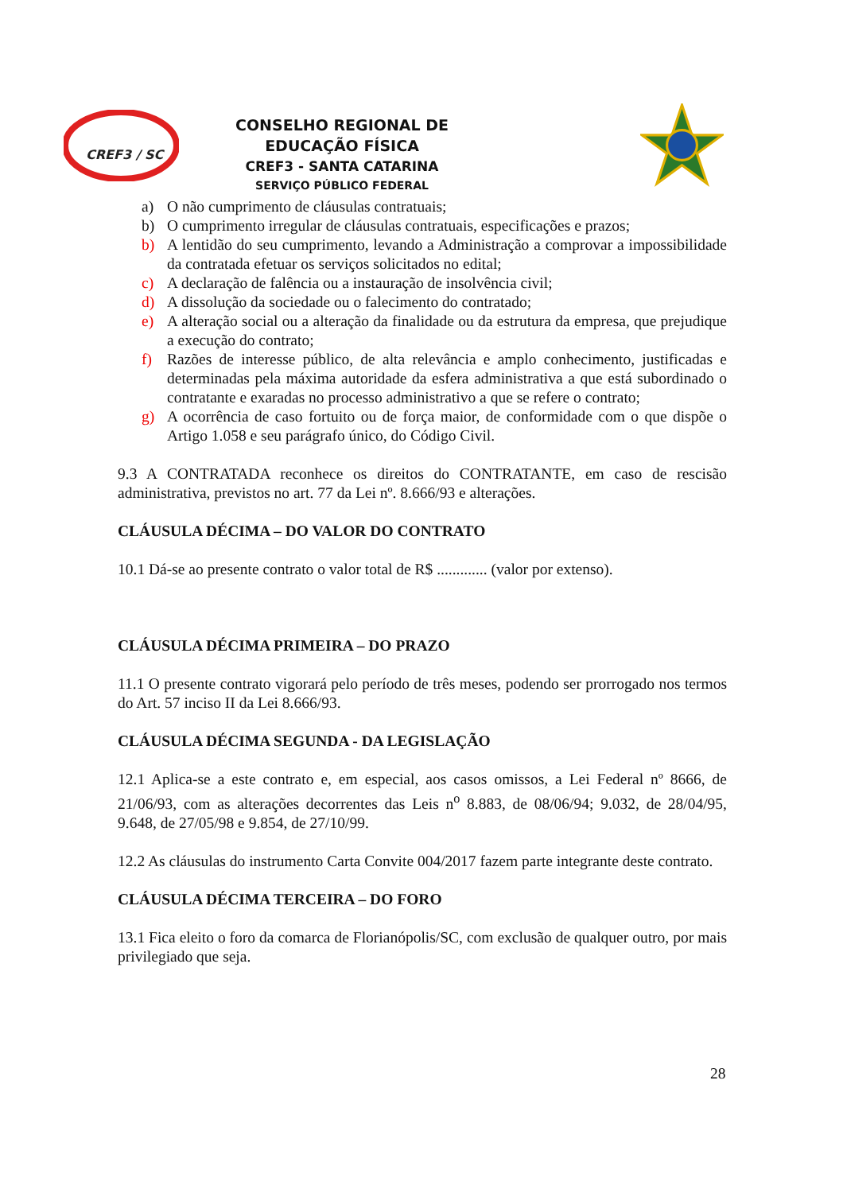CREF3 / SC
CONSELHO REGIONAL DE EDUCAÇÃO FÍSICA
CREF3 - SANTA CATARINA
SERVIÇO PÚBLICO FEDERAL
a) O não cumprimento de cláusulas contratuais;
b) O cumprimento irregular de cláusulas contratuais, especificações e prazos;
b) A lentidão do seu cumprimento, levando a Administração a comprovar a impossibilidade da contratada efetuar os serviços solicitados no edital;
c) A declaração de falência ou a instauração de insolvência civil;
d) A dissolução da sociedade ou o falecimento do contratado;
e) A alteração social ou a alteração da finalidade ou da estrutura da empresa, que prejudique a execução do contrato;
f) Razões de interesse público, de alta relevância e amplo conhecimento, justificadas e determinadas pela máxima autoridade da esfera administrativa a que está subordinado o contratante e exaradas no processo administrativo a que se refere o contrato;
g) A ocorrência de caso fortuito ou de força maior, de conformidade com o que dispõe o Artigo 1.058 e seu parágrafo único, do Código Civil.
9.3 A CONTRATADA reconhece os direitos do CONTRATANTE, em caso de rescisão administrativa, previstos no art. 77 da Lei nº. 8.666/93 e alterações.
CLÁUSULA DÉCIMA – DO VALOR DO CONTRATO
10.1 Dá-se ao presente contrato o valor total de R$ ............. (valor por extenso).
CLÁUSULA DÉCIMA PRIMEIRA – DO PRAZO
11.1 O presente contrato vigorará pelo período de três meses, podendo ser prorrogado nos termos do Art. 57 inciso II da Lei 8.666/93.
CLÁUSULA DÉCIMA SEGUNDA - DA LEGISLAÇÃO
12.1 Aplica-se a este contrato e, em especial, aos casos omissos, a Lei Federal nº 8666, de 21/06/93, com as alterações decorrentes das Leis n<sup>o</sup> 8.883, de 08/06/94; 9.032, de 28/04/95, 9.648, de 27/05/98 e 9.854, de 27/10/99.
12.2 As cláusulas do instrumento Carta Convite 004/2017 fazem parte integrante deste contrato.
CLÁUSULA DÉCIMA TERCEIRA – DO FORO
13.1 Fica eleito o foro da comarca de Florianópolis/SC, com exclusão de qualquer outro, por mais privilegiado que seja.
28